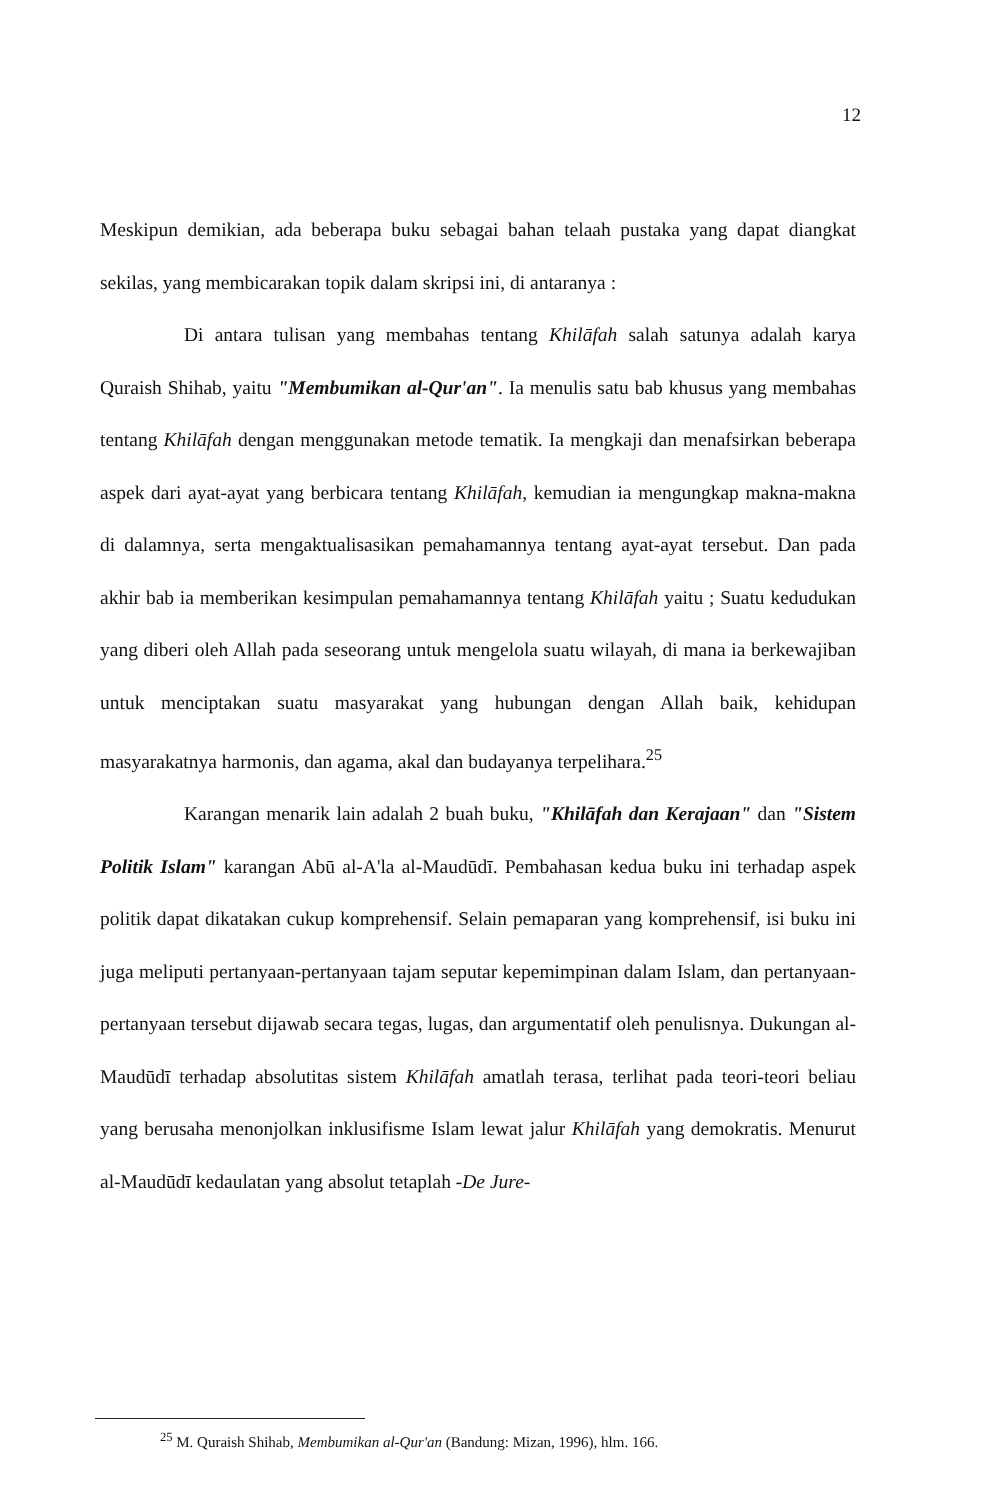12
Meskipun demikian, ada beberapa buku sebagai bahan telaah pustaka yang dapat diangkat sekilas, yang membicarakan topik dalam skripsi ini, di antaranya :
Di antara tulisan yang membahas tentang Khilāfah salah satunya adalah karya Quraish Shihab, yaitu "Membumikan al-Qur'an". Ia menulis satu bab khusus yang membahas tentang Khilāfah dengan menggunakan metode tematik. Ia mengkaji dan menafsirkan beberapa aspek dari ayat-ayat yang berbicara tentang Khilāfah, kemudian ia mengungkap makna-makna di dalamnya, serta mengaktualisasikan pemahamannya tentang ayat-ayat tersebut. Dan pada akhir bab ia memberikan kesimpulan pemahamannya tentang Khilāfah yaitu ; Suatu kedudukan yang diberi oleh Allah pada seseorang untuk mengelola suatu wilayah, di mana ia berkewajiban untuk menciptakan suatu masyarakat yang hubungan dengan Allah baik, kehidupan masyarakatnya harmonis, dan agama, akal dan budayanya terpelihara.<sup>25</sup>
Karangan menarik lain adalah 2 buah buku, "Khilāfah dan Kerajaan" dan "Sistem Politik Islam" karangan Abū al-A'la al-Maudūdī. Pembahasan kedua buku ini terhadap aspek politik dapat dikatakan cukup komprehensif. Selain pemaparan yang komprehensif, isi buku ini juga meliputi pertanyaan-pertanyaan tajam seputar kepemimpinan dalam Islam, dan pertanyaan-pertanyaan tersebut dijawab secara tegas, lugas, dan argumentatif oleh penulisnya. Dukungan al-Maudūdī terhadap absolutitas sistem Khilāfah amatlah terasa, terlihat pada teori-teori beliau yang berusaha menonjolkan inklusifisme Islam lewat jalur Khilāfah yang demokratis. Menurut al-Maudūdī kedaulatan yang absolut tetaplah -De Jure-
<sup>25</sup> M. Quraish Shihab, Membumikan al-Qur'an (Bandung: Mizan, 1996), hlm. 166.